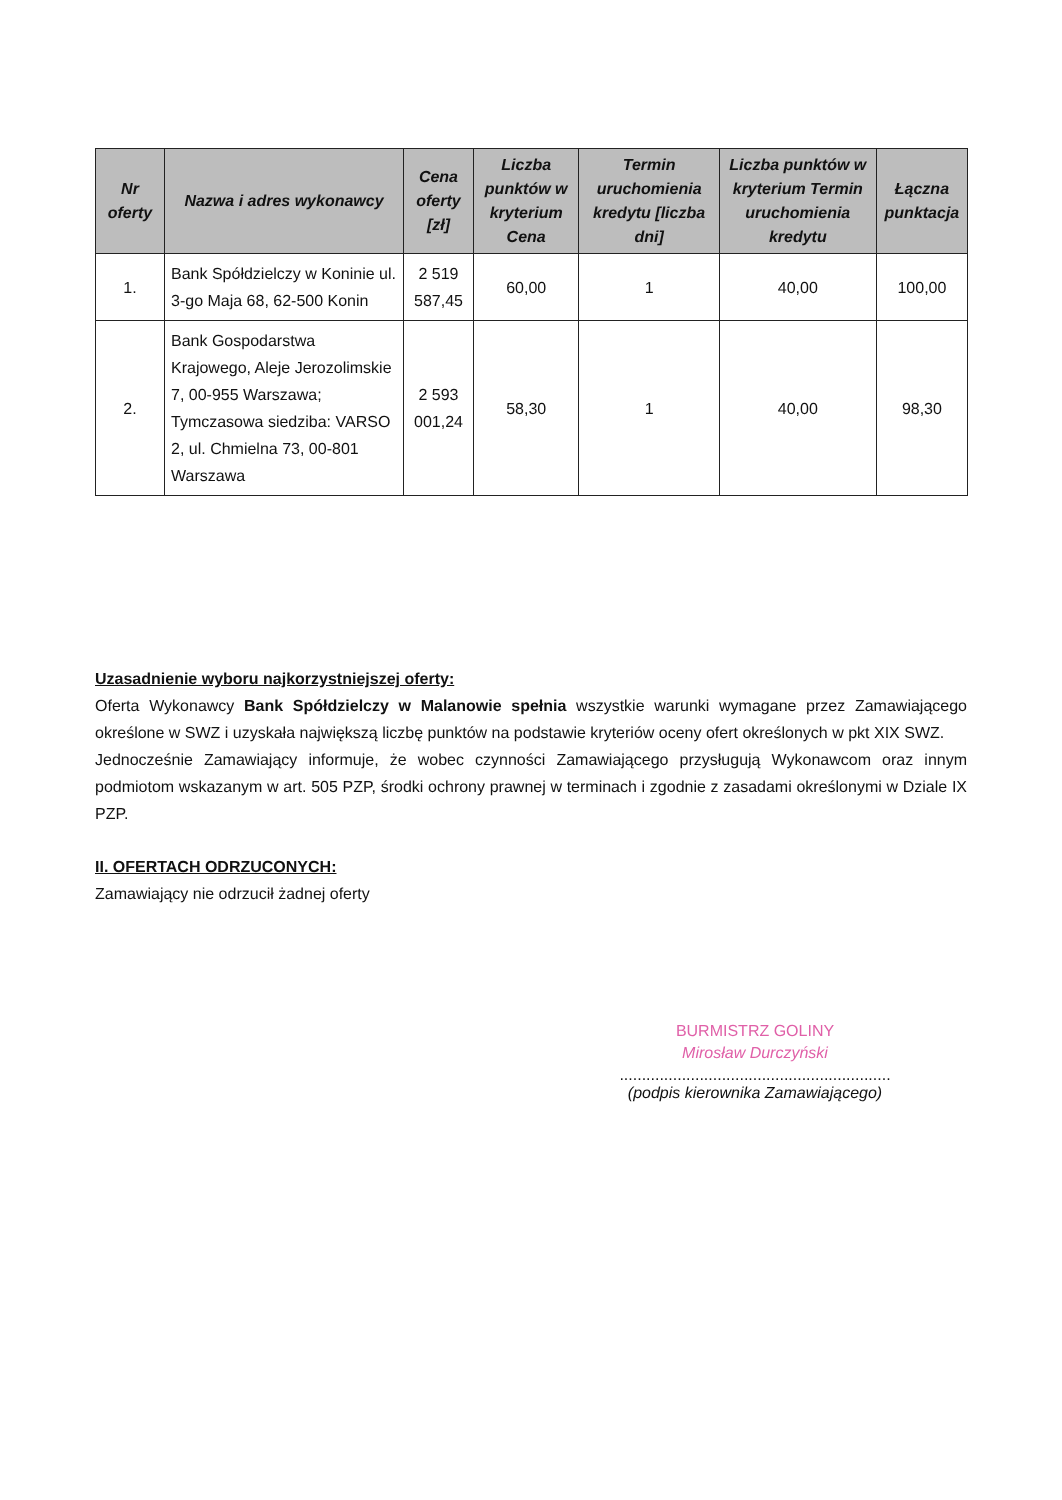| Nr oferty | Nazwa i adres wykonawcy | Cena oferty [zł] | Liczba punktów w kryterium Cena | Termin uruchomienia kredytu [liczba dni] | Liczba punktów w kryterium Termin uruchomienia kredytu | Łączna punktacja |
| --- | --- | --- | --- | --- | --- | --- |
| 1. | Bank Spółdzielczy w Koninie ul. 3-go Maja 68, 62-500 Konin | 2 519 587,45 | 60,00 | 1 | 40,00 | 100,00 |
| 2. | Bank Gospodarstwa Krajowego, Aleje Jerozolimskie 7, 00-955 Warszawa; Tymczasowa siedziba: VARSO 2, ul. Chmielna 73, 00-801 Warszawa | 2 593 001,24 | 58,30 | 1 | 40,00 | 98,30 |
Uzasadnienie wyboru najkorzystniejszej oferty:
Oferta Wykonawcy Bank Spółdzielczy w Malanowie spełnia wszystkie warunki wymagane przez Zamawiającego określone w SWZ i uzyskała największą liczbę punktów na podstawie kryteriów oceny ofert określonych w pkt XIX SWZ.
Jednocześnie Zamawiający informuje, że wobec czynności Zamawiającego przysługują Wykonawcom oraz innym podmiotom wskazanym w art. 505 PZP, środki ochrony prawnej w terminach i zgodnie z zasadami określonymi w Dziale IX PZP.
II. OFERTACH ODRZUCONYCH:
Zamawiający nie odrzucił żadnej oferty
BURMISTRZ GOLINY
Mirosław Durczyński
.............................................................
(podpis kierownika Zamawiającego)